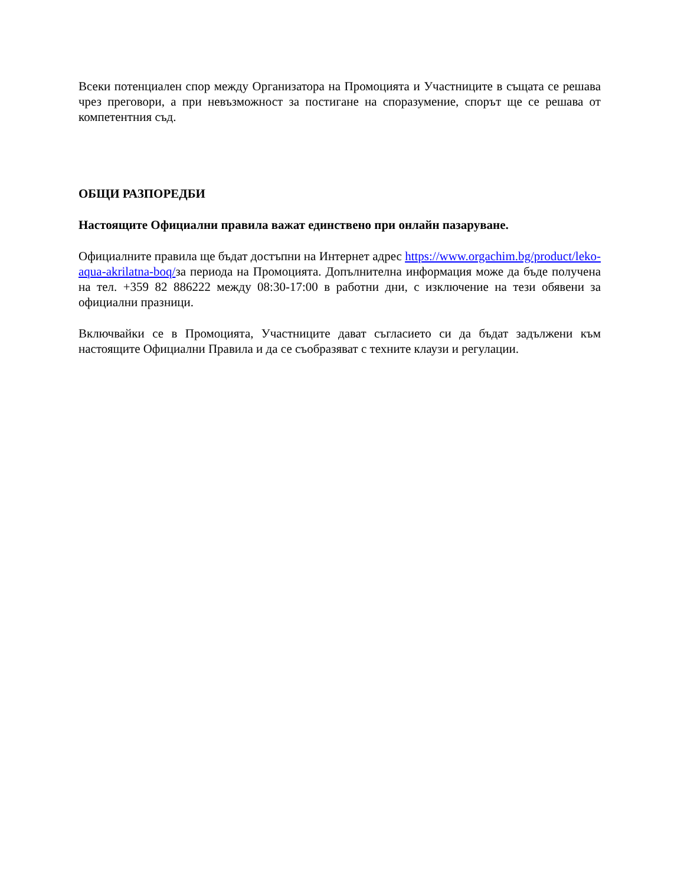Всеки потенциален спор между Организатора на Промоцията и Участниците в същата се решава чрез преговори, а при невъзможност за постигане на споразумение, спорът ще се решава от компетентния съд.
ОБЩИ РАЗПОРЕДБИ
Настоящите Официални правила важат единствено при онлайн пазаруване.
Официалните правила ще бъдат достъпни на Интернет адрес https://www.orgachim.bg/product/leko-aqua-akrilatna-boq/за периода на Промоцията. Допълнителна информация може да бъде получена на тел. +359 82 886222 между 08:30-17:00 в работни дни, с изключение на тези обявени за официални празници.
Включвайки се в Промоцията, Участниците дават съгласието си да бъдат задължени към настоящите Официални Правила и да се съобразяват с техните клаузи и регулации.